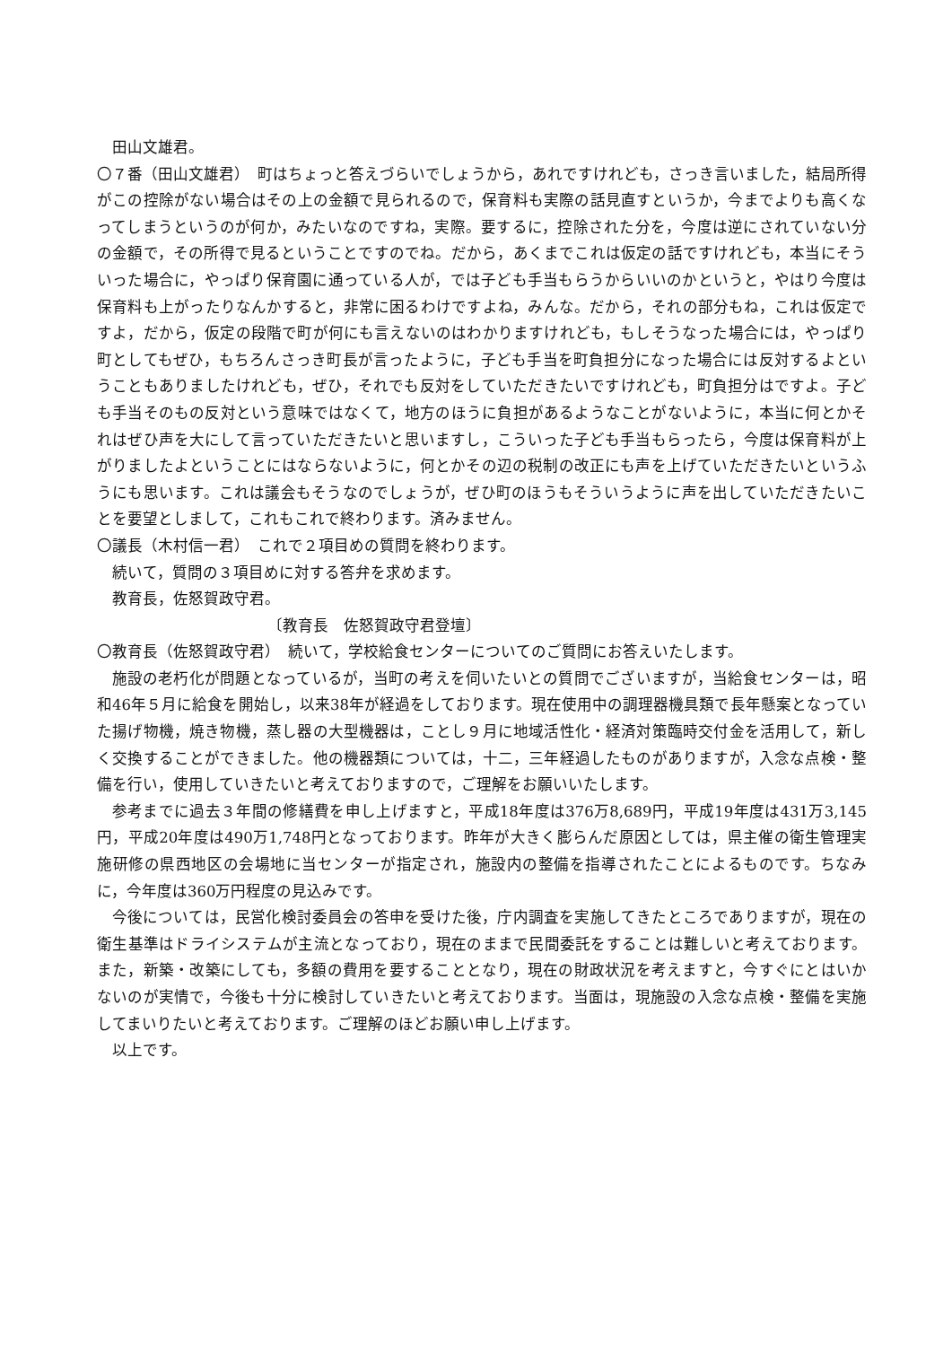田山文雄君。
〇７番（田山文雄君）　町はちょっと答えづらいでしょうから，あれですけれども，さっき言いました，結局所得がこの控除がない場合はその上の金額で見られるので，保育料も実際の話見直すというか，今までよりも高くなってしまうというのが何か，みたいなのですね，実際。要するに，控除された分を，今度は逆にされていない分の金額で，その所得で見るということですのでね。だから，あくまでこれは仮定の話ですけれども，本当にそういった場合に，やっぱり保育園に通っている人が，では子ども手当もらうからいいのかというと，やはり今度は保育料も上がったりなんかすると，非常に困るわけですよね，みんな。だから，それの部分もね，これは仮定ですよ，だから，仮定の段階で町が何にも言えないのはわかりますけれども，もしそうなった場合には，やっぱり町としてもぜひ，もちろんさっき町長が言ったように，子ども手当を町負担分になった場合には反対するよということもありましたけれども，ぜひ，それでも反対をしていただきたいですけれども，町負担分はですよ。子ども手当そのもの反対という意味ではなくて，地方のほうに負担があるようなことがないように，本当に何とかそれはぜひ声を大にして言っていただきたいと思いますし，こういった子ども手当もらったら，今度は保育料が上がりましたよということにはならないように，何とかその辺の税制の改正にも声を上げていただきたいというふうにも思います。これは議会もそうなのでしょうが，ぜひ町のほうもそういうように声を出していただきたいことを要望としまして，これもこれで終わります。済みません。
〇議長（木村信一君）　これで２項目めの質問を終わります。
続いて，質問の３項目めに対する答弁を求めます。
教育長，佐怒賀政守君。
〔教育長　佐怒賀政守君登壇〕
〇教育長（佐怒賀政守君）　続いて，学校給食センターについてのご質問にお答えいたします。
施設の老朽化が問題となっているが，当町の考えを伺いたいとの質問でございますが，当給食センターは，昭和46年５月に給食を開始し，以来38年が経過をしております。現在使用中の調理器機具類で長年懸案となっていた揚げ物機，焼き物機，蒸し器の大型機器は，ことし９月に地域活性化・経済対策臨時交付金を活用して，新しく交換することができました。他の機器類については，十二，三年経過したものがありますが，入念な点検・整備を行い，使用していきたいと考えておりますので，ご理解をお願いいたします。
参考までに過去３年間の修繕費を申し上げますと，平成18年度は376万8,689円，平成19年度は431万3,145円，平成20年度は490万1,748円となっております。昨年が大きく膨らんだ原因としては，県主催の衛生管理実施研修の県西地区の会場地に当センターが指定され，施設内の整備を指導されたことによるものです。ちなみに，今年度は360万円程度の見込みです。
今後については，民営化検討委員会の答申を受けた後，庁内調査を実施してきたところでありますが，現在の衛生基準はドライシステムが主流となっており，現在のままで民間委託をすることは難しいと考えております。また，新築・改築にしても，多額の費用を要することとなり，現在の財政状況を考えますと，今すぐにとはいかないのが実情で，今後も十分に検討していきたいと考えております。当面は，現施設の入念な点検・整備を実施してまいりたいと考えております。ご理解のほどお願い申し上げます。
以上です。